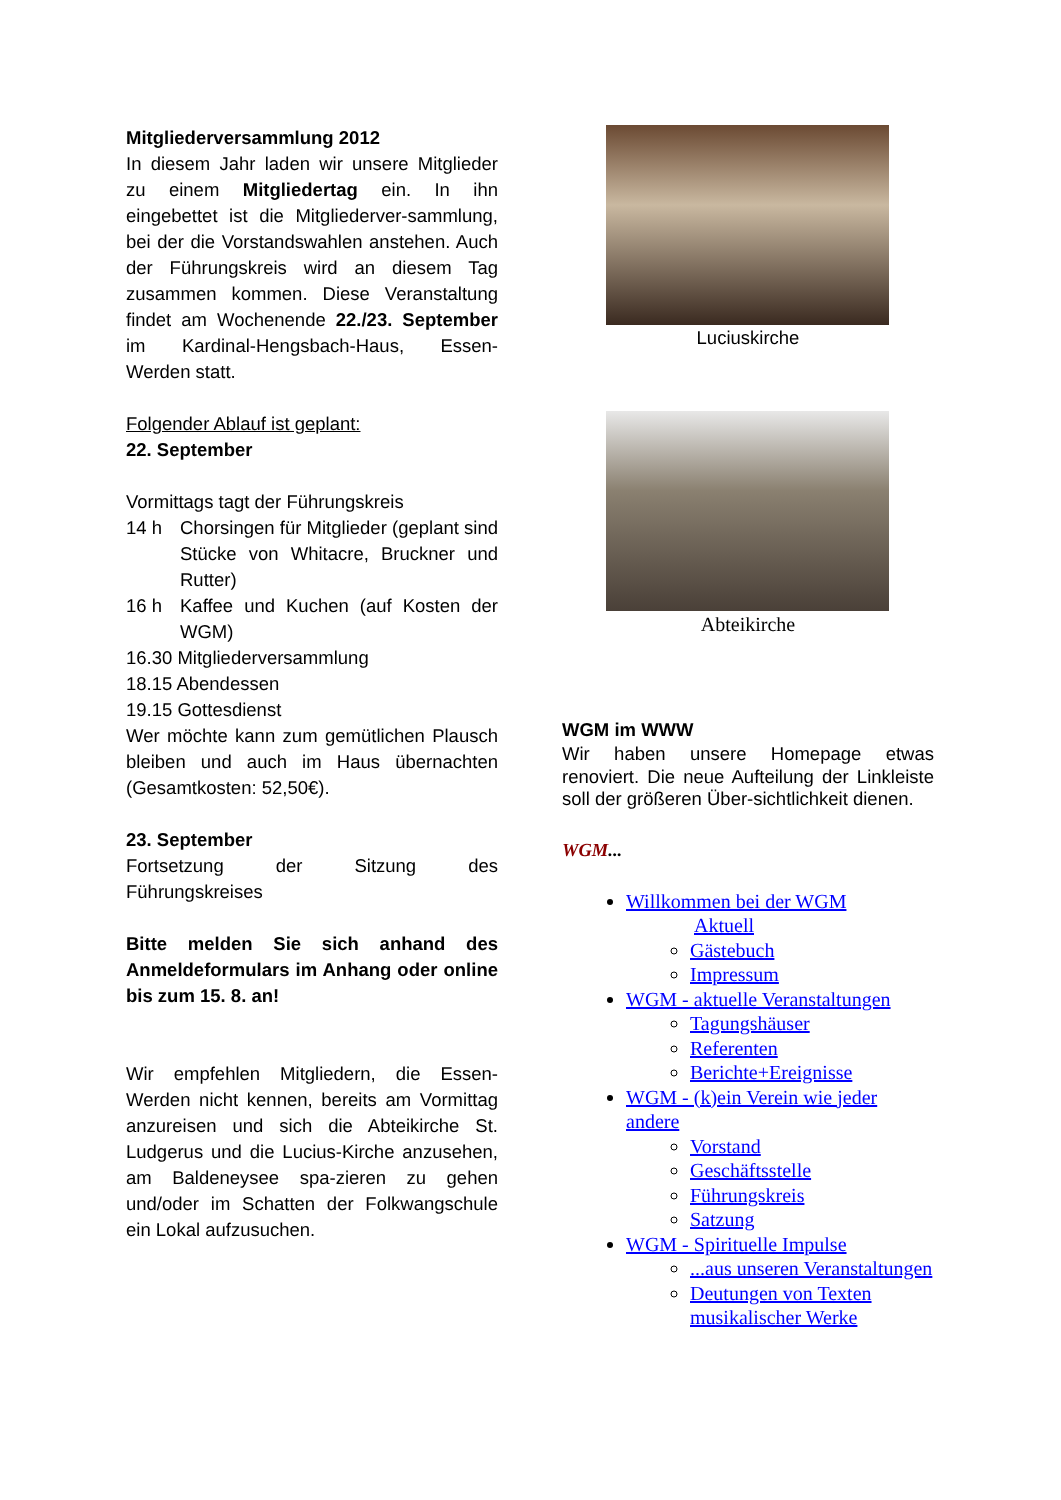Mitgliederversammlung 2012
In diesem Jahr laden wir unsere Mitglieder zu einem Mitgliedertag ein. In ihn eingebettet ist die Mitgliederver-sammlung, bei der die Vorstandswahlen anstehen. Auch der Führungskreis wird an diesem Tag zusammen kommen. Diese Veranstaltung findet am Wochenende 22./23. September im Kardinal-Hengsbach-Haus, Essen-Werden statt.
Folgender Ablauf ist geplant:
22. September
Vormittags tagt der Führungskreis
14 h Chorsingen für Mitglieder (geplant sind Stücke von Whitacre, Bruckner und Rutter)
16 h Kaffee und Kuchen (auf Kosten der WGM)
16.30 Mitgliederversammlung
18.15 Abendessen
19.15 Gottesdienst
Wer möchte kann zum gemütlichen Plausch bleiben und auch im Haus übernachten (Gesamtkosten: 52,50€).
23. September
Fortsetzung der Sitzung des Führungskreises
Bitte melden Sie sich anhand des Anmeldeformulars im Anhang oder online bis zum 15. 8. an!
Wir empfehlen Mitgliedern, die Essen-Werden nicht kennen, bereits am Vormittag anzureisen und sich die Abteikirche St. Ludgerus und die Lucius-Kirche anzusehen, am Baldeneysee spa-zieren zu gehen und/oder im Schatten der Folkwangschule ein Lokal aufzusuchen.
Luciuskirche
Abteikirche
WGM im WWW
Wir haben unsere Homepage etwas renoviert. Die neue Aufteilung der Linkleiste soll der größeren Über-sichtlichkeit dienen.
WGM...
Willkommen bei der WGM
Aktuell
Gästebuch
Impressum
WGM - aktuelle Veranstaltungen
Tagungshäuser
Referenten
Berichte+Ereignisse
WGM - (k)ein Verein wie jeder andere
Vorstand
Geschäftsstelle
Führungskreis
Satzung
WGM - Spirituelle Impulse
...aus unseren Veranstaltungen
Deutungen von Texten musikalischer Werke